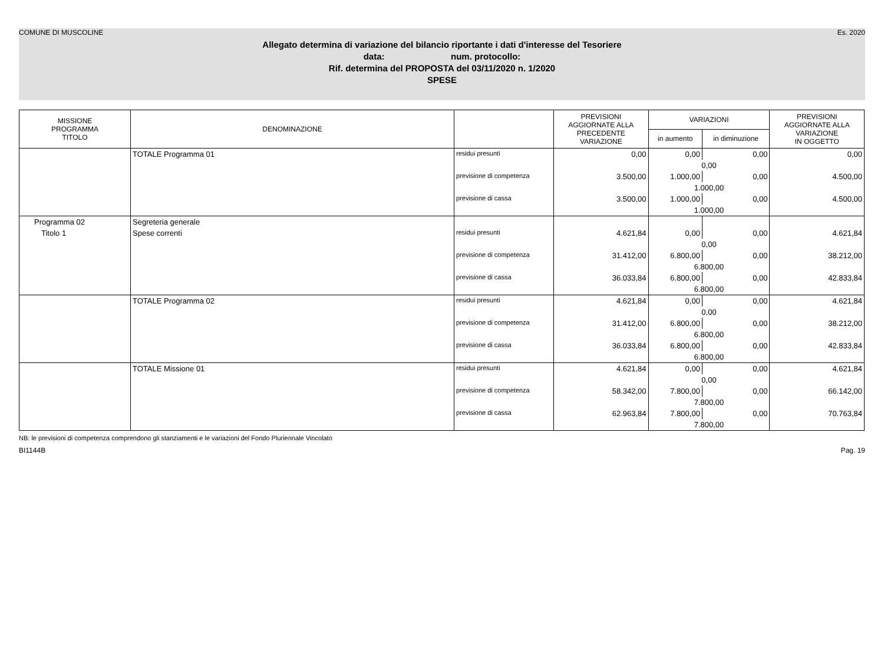COMUNE DI MUSCOLINE Es. 2020
Allegato determina di variazione del bilancio riportante i dati d'interesse del Tesoriere
data: num. protocollo:
Rif. determina del PROPOSTA del 03/11/2020 n. 1/2020
SPESE
| MISSIONE PROGRAMMA TITOLO | DENOMINAZIONE | | PREVISIONI AGGIORNATE ALLA PRECEDENTE VARIAZIONE | VARIAZIONI | | PREVISIONI AGGIORNATE ALLA VARIAZIONE IN OGGETTO |
| --- | --- | --- | --- | --- | --- | --- |
| | | | | in aumento | in diminuzione | |
| | TOTALE Programma 01 | residui presunti | 0,00 | 0,00 | 0,00 | 0,00 |
| | | | | 0,00 | | |
| | | previsione di competenza | 3.500,00 | 1.000,00 | 0,00 | 4.500,00 |
| | | | | 1.000,00 | | |
| | | previsione di cassa | 3.500,00 | 1.000,00 | 0,00 | 4.500,00 |
| | | | | 1.000,00 | | |
| Programma 02 | Segreteria generale | | | | | |
| Titolo 1 | Spese correnti | residui presunti | 4.621,84 | 0,00 | 0,00 | 4.621,84 |
| | | | | 0,00 | | |
| | | previsione di competenza | 31.412,00 | 6.800,00 | 0,00 | 38.212,00 |
| | | | | 6.800,00 | | |
| | | previsione di cassa | 36.033,84 | 6.800,00 | 0,00 | 42.833,84 |
| | | | | 6.800,00 | | |
| | TOTALE Programma 02 | residui presunti | 4.621,84 | 0,00 | 0,00 | 4.621,84 |
| | | | | 0,00 | | |
| | | previsione di competenza | 31.412,00 | 6.800,00 | 0,00 | 38.212,00 |
| | | | | 6.800,00 | | |
| | | previsione di cassa | 36.033,84 | 6.800,00 | 0,00 | 42.833,84 |
| | | | | 6.800,00 | | |
| | TOTALE Missione 01 | residui presunti | 4.621,84 | 0,00 | 0,00 | 4.621,84 |
| | | | | 0,00 | | |
| | | previsione di competenza | 58.342,00 | 7.800,00 | 0,00 | 66.142,00 |
| | | | | 7.800,00 | | |
| | | previsione di cassa | 62.963,84 | 7.800,00 | 0,00 | 70.763,84 |
| | | | | 7.800,00 | | |
NB: le previsioni di competenza comprendono gli stanziamenti e le variazioni del Fondo Pluriennale Vincolato
BI1144B Pag. 19